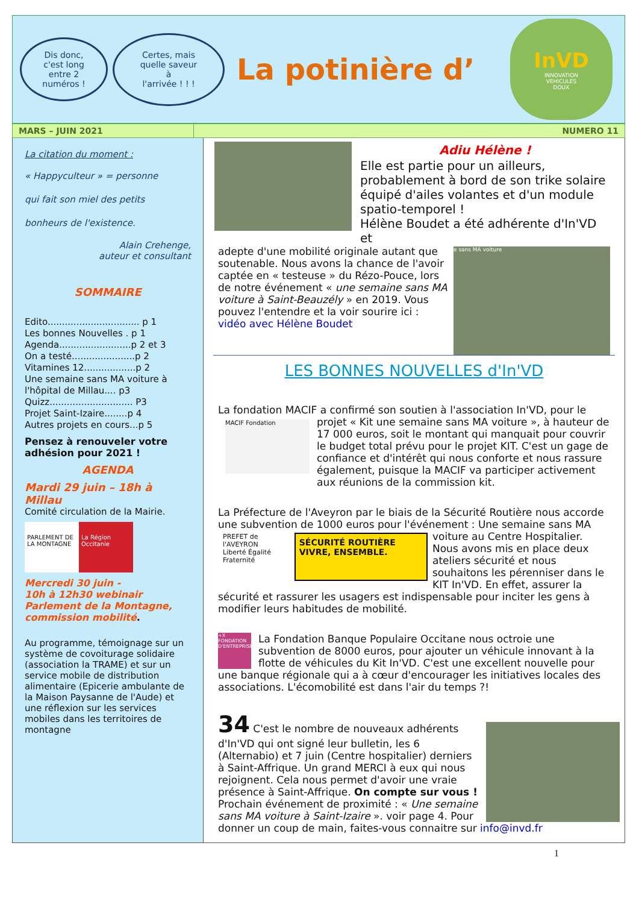Dis donc,
c'est long
entre 2
numéros !
Certes, mais
quelle saveur
à
l'arrivée ! ! !
La potinière d’
InVD
INNOVATION
VEHICULES
DOUX
MARS – JUIN 2021 NUMERO 11
La citation du moment :
« Happyculteur » = personne
qui fait son miel des petits
bonheurs de l'existence.
Alain Crehenge,
auteur et consultant
SOMMAIRE
Edito................................ p 1
Les bonnes Nouvelles . p 1
Agenda.........................p 2 et 3
On a testé......................p 2
Vitamines 12..................p 2
Une semaine sans MA voiture à l'hôpital de Millau.... p3
Quizz............................. P3
Projet Saint-Izaire........p 4
Autres projets en cours...p 5
Pensez à renouveler votre adhésion pour 2021 !
AGENDA
Mardi 29 juin – 18h à Millau
Comité circulation de la Mairie.
PARLEMENT DE LA MONTAGNE La Région Occitanie
Mercredi 30 juin -
10h à 12h30 webinair
Parlement de la Montagne, commission mobilité.
Au programme, témoignage sur un système de covoiturage solidaire (association la TRAME) et sur un service mobile de distribution alimentaire (Epicerie ambulante de la Maison Paysanne de l'Aude) et une réflexion sur les services mobiles dans les territoires de montagne
Adiu Hélène !
Elle est partie pour un ailleurs, probablement à bord de son trike solaire équipé d'ailes volantes et d'un module spatio-temporel !
Hélène Boudet a été adhérente d'In'VD et
e sans MA voiture
adepte d'une mobilité originale autant que soutenable. Nous avons la chance de l'avoir captée en « testeuse » du Rézo-Pouce, lors de notre événement « une semaine sans MA voiture à Saint-Beauzély » en 2019. Vous pouvez l'entendre et la voir sourire ici : vidéo avec Hélène Boudet
LES BONNES NOUVELLES d'In'VD
La fondation MACIF a confirmé son soutien à l'association In'VD, pour le MACIF Fondation projet « Kit une semaine sans MA voiture », à hauteur de 17 000 euros, soit le montant qui manquait pour couvrir le budget total prévu pour le projet KIT. C'est un gage de confiance et d'intérêt qui nous conforte et nous rassure également, puisque la MACIF va participer activement aux réunions de la commission kit.
La Préfecture de l'Aveyron par le biais de la Sécurité Routière nous accorde une subvention de 1000 euros pour l'événement : Une semaine
PREFET de l'AVEYRON
Liberté Égalité Fraternité SÉCURITÉ ROUTIÈRE VIVRE, ENSEMBLE.
sans MA voiture au Centre Hospitalier. Nous avons mis en place deux ateliers sécurité et nous souhaitons les pérenniser dans le KIT In'VD. En effet, assurer la sécurité et rassurer les usagers est indispensable pour inciter les gens à modifier leurs habitudes de mobilité.
+X FONDATION D'ENTREPRISE La Fondation Banque Populaire Occitane nous octroie une subvention de 8000 euros, pour ajouter un véhicule innovant à la flotte de véhicules du Kit In'VD. C'est une excellent nouvelle pour une banque régionale qui a à cœur d'encourager les initiatives locales des associations. L'écomobilité est dans l'air du temps ?!
34 C'est le nombre de nouveaux adhérents d'In'VD qui ont signé leur bulletin, les 6 (Alternabio) et 7 juin (Centre hospitalier) derniers à Saint-Affrique. Un grand MERCI à eux qui nous rejoignent. Cela nous permet d'avoir une vraie présence à Saint-Affrique. On compte sur vous ! Prochain événement de proximité : « Une semaine sans MA voiture à Saint-Izaire ». voir page 4. Pour donner un coup de main, faites-vous connaitre sur info@invd.fr
1